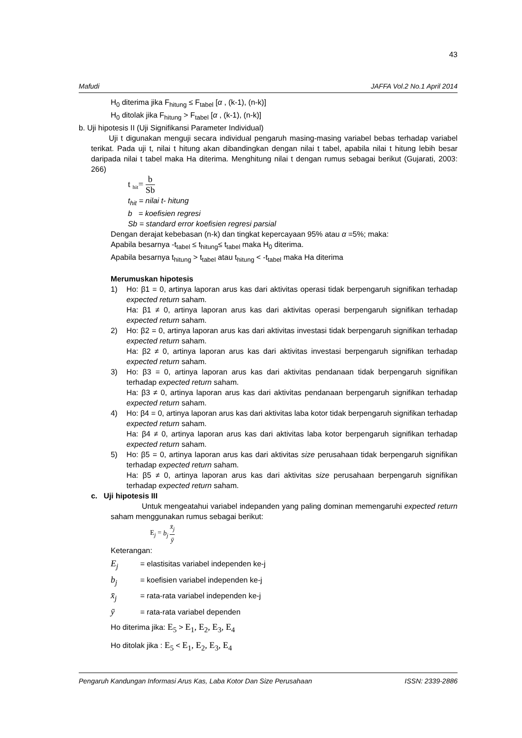43
Mafudi JAFFA Vol.2 No.1 April 2014
H<sub>0</sub> diterima jika F<sub>hitung</sub> ≤ F<sub>tabel</sub> [α , (k-1), (n-k)]
H<sub>0</sub> ditolak jika F<sub>hitung</sub> > F<sub>tabel</sub> [α , (k-1), (n-k)]
b. Uji hipotesis II (Uji Signifikansi Parameter Individual)
Uji t digunakan menguji secara individual pengaruh masing-masing variabel bebas terhadap variabel terikat. Pada uji t, nilai t hitung akan dibandingkan dengan nilai t tabel, apabila nilai t hitung lebih besar daripada nilai t tabel maka Ha diterima. Menghitung nilai t dengan rumus sebagai berikut (Gujarati, 2003: 266)
t <sub>hit</sub>= b Sb
t<sub>hit</sub> = nilai t- hitung
b = koefisien regresi
Sb = standard error koefisien regresi parsial
Dengan derajat kebebasan (n-k) dan tingkat kepercayaan 95% atau α =5%; maka:
Apabila besarnya -t<sub>tabel</sub> ≤ t<sub>hitung</sub>≤ t<sub>tabel</sub> maka H<sub>0</sub> diterima.
Apabila besarnya t<sub>hitung</sub> > t<sub>tabel</sub> atau t<sub>hitung</sub> < -t<sub>tabel</sub> maka Ha diterima
Merumuskan hipotesis
1) Ho: β1 = 0, artinya laporan arus kas dari aktivitas operasi tidak berpengaruh signifikan terhadap expected return saham.
Ha: β1 ≠ 0, artinya laporan arus kas dari aktivitas operasi berpengaruh signifikan terhadap expected return saham.
2) Ho: β2 = 0, artinya laporan arus kas dari aktivitas investasi tidak berpengaruh signifikan terhadap expected return saham.
Ha: β2 ≠ 0, artinya laporan arus kas dari aktivitas investasi berpengaruh signifikan terhadap expected return saham.
3) Ho: β3 = 0, artinya laporan arus kas dari aktivitas pendanaan tidak berpengaruh signifikan terhadap expected return saham.
Ha: β3 ≠ 0, artinya laporan arus kas dari aktivitas pendanaan berpengaruh signifikan terhadap expected return saham.
4) Ho: β4 = 0, artinya laporan arus kas dari aktivitas laba kotor tidak berpengaruh signifikan terhadap expected return saham.
Ha: β4 ≠ 0, artinya laporan arus kas dari aktivitas laba kotor berpengaruh signifikan terhadap expected return saham.
5) Ho: β5 = 0, artinya laporan arus kas dari aktivitas size perusahaan tidak berpengaruh signifikan terhadap expected return saham.
Ha: β5 ≠ 0, artinya laporan arus kas dari aktivitas size perusahaan berpengaruh signifikan terhadap expected return saham.
c. Uji hipotesis III
Untuk mengeatahui variabel indepanden yang paling dominan memengaruhi expected return saham menggunakan rumus sebagai berikut:
E<sub>j</sub> = b<sub>j</sub> x̄<sub>j</sub> ȳ
Keterangan:
E<sub>j</sub> = elastisitas variabel independen ke-j
b<sub>j</sub> = koefisien variabel independen ke-j
x̄<sub>j</sub> = rata-rata variabel independen ke-j
ȳ = rata-rata variabel dependen
Ho diterima jika: E<sub>5</sub> > E<sub>1</sub>, E<sub>2</sub>, E<sub>3</sub>, E<sub>4</sub>
Ho ditolak jika : E<sub>5</sub> < E<sub>1</sub>, E<sub>2</sub>, E<sub>3</sub>, E<sub>4</sub>
Pengaruh Kandungan Informasi Arus Kas, Laba Kotor Dan Size Perusahaan ISSN: 2339-2886